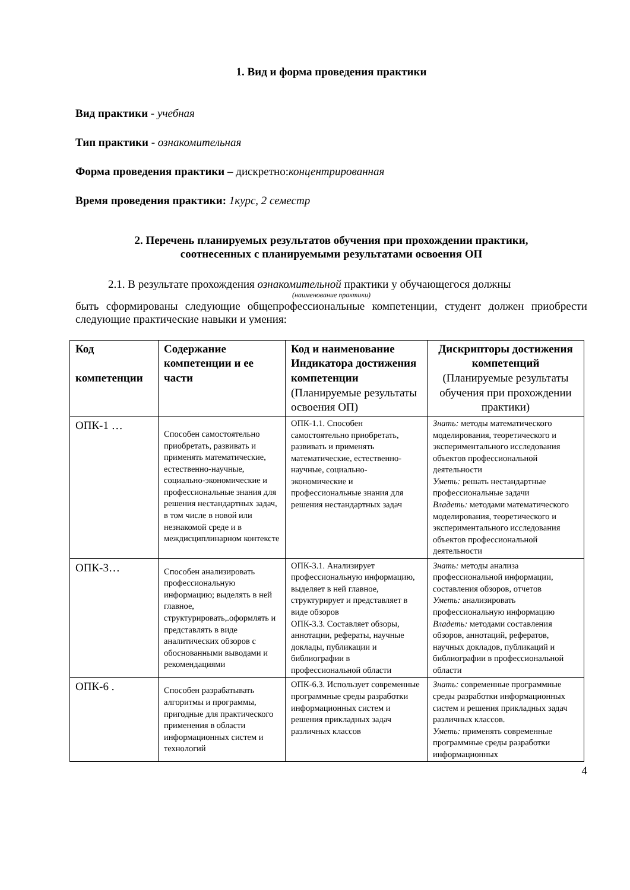1. Вид и форма проведения практики
Вид практики - учебная
Тип практики - ознакомительная
Форма проведения практики – дискретно:концентрированная
Время проведения практики: 1курс, 2 семестр
2. Перечень планируемых результатов обучения при прохождении практики,
соотнесенных с планируемыми результатами освоения ОП
2.1. В результате прохождения ознакомительной практики у обучающегося должны
(наименование практики)
быть сформированы следующие общепрофессиональные компетенции, студент должен приобрести следующие практические навыки и умения:
| Код компетенции | Содержание компетенции и ее части | Код и наименование Индикатора достижения компетенции (Планируемые результаты освоения ОП) | Дискрипторы достижения компетенций (Планируемые результаты обучения при прохождении практики) |
| --- | --- | --- | --- |
| ОПК-1 … | Способен самостоятельно приобретать, развивать и применять математические, естественно-научные, социально-экономические и профессиональные знания для решения нестандартных задач, в том числе в новой или незнакомой среде и в междисциплинарном контексте | ОПК-1.1. Способен самостоятельно приобретать, развивать и применять математические, естественно-научные, социально-экономические и профессиональные знания для решения нестандартных задач | Знать: методы математического моделирования, теоретического и экспериментального исследования объектов профессиональной деятельности Уметь: решать нестандартные профессиональные задачи Владеть: методами математического моделирования, теоретического и экспериментального исследования объектов профессиональной деятельности |
| ОПК-3… | Способен анализировать профессиональную информацию; выделять в ней главное, структурировать,.оформлять и представлять в виде аналитических обзоров с обоснованными выводами и рекомендациями | ОПК-3.1. Анализирует профессиональную информацию, выделяет в ней главное, структурирует и представляет в виде обзоров ОПК-3.3. Составляет обзоры, аннотации, рефераты, научные доклады, публикации и библиографии в профессиональной области | Знать: методы анализа профессиональной информации, составления обзоров, отчетов Уметь: анализировать профессиональную информацию Владеть: методами составления обзоров, аннотаций, рефератов, научных докладов, публикаций и библиографии в профессиональной области |
| ОПК-6 . | Способен разрабатывать алгоритмы и программы, пригодные для практического применения в области информационных систем и технологий | ОПК-6.3. Использует современные программные среды разработки информационных систем и решения прикладных задач различных классов | Знать: современные программные среды разработки информационных систем и решения прикладных задач различных классов. Уметь: применять современные программные среды разработки информационных |
4